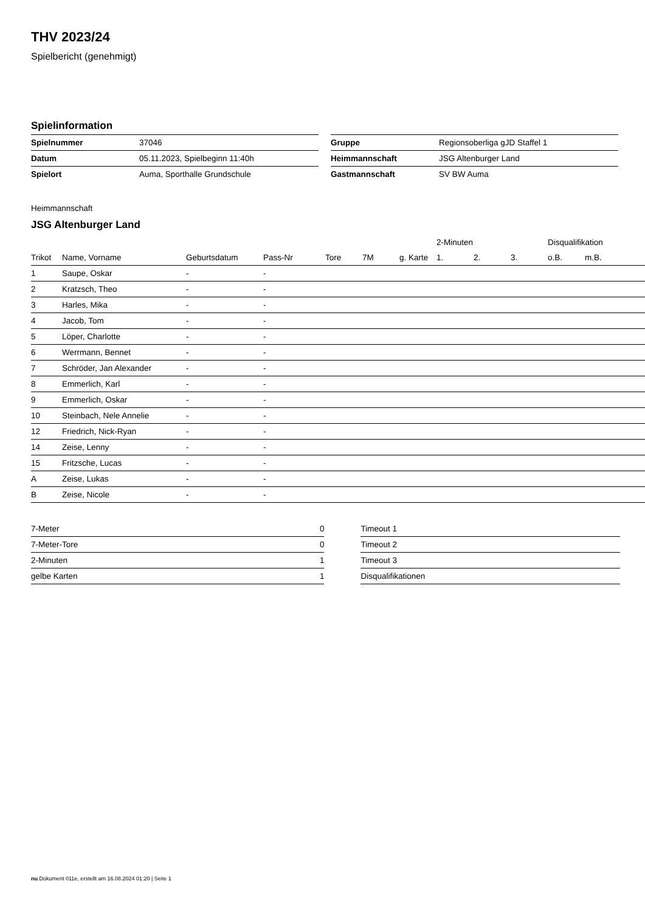THV 2023/24
Spielbericht (genehmigt)
Spielinformation
| Spielnummer | 37046 |
| Datum | 05.11.2023, Spielbeginn 11:40h |
| Spielort | Auma, Sporthalle Grundschule |
| Gruppe | Regionsoberliga gJD Staffel 1 |
| Heimmannschaft | JSG Altenburger Land |
| Gastmannschaft | SV BW Auma |
Heimmannschaft
JSG Altenburger Land
| | | | | | | | 2-Minuten | | | Disqualifikation | |
| --- | --- | --- | --- | --- | --- | --- | --- | --- | --- | --- | --- |
| Trikot | Name, Vorname | Geburtsdatum | Pass-Nr | Tore | 7M | g. Karte | 1. | 2. | 3. | o.B. | m.B. |
| 1 | Saupe, Oskar | - | - | | | | | | | | |
| 2 | Kratzsch, Theo | - | - | | | | | | | | |
| 3 | Harles, Mika | - | - | | | | | | | | |
| 4 | Jacob, Tom | - | - | | | | | | | | |
| 5 | Löper, Charlotte | - | - | | | | | | | | |
| 6 | Werrmann, Bennet | - | - | | | | | | | | |
| 7 | Schröder, Jan Alexander | - | - | | | | | | | | |
| 8 | Emmerlich, Karl | - | - | | | | | | | | |
| 9 | Emmerlich, Oskar | - | - | | | | | | | | |
| 10 | Steinbach, Nele Annelie | - | - | | | | | | | | |
| 12 | Friedrich, Nick-Ryan | - | - | | | | | | | | |
| 14 | Zeise, Lenny | - | - | | | | | | | | |
| 15 | Fritzsche, Lucas | - | - | | | | | | | | |
| A | Zeise, Lukas | - | - | | | | | | | | |
| B | Zeise, Nicole | - | - | | | | | | | | |
| 7-Meter | 0 |
| 7-Meter-Tore | 0 |
| 2-Minuten | 1 |
| gelbe Karten | 1 |
| Timeout 1 |
| Timeout 2 |
| Timeout 3 |
| Disqualifikationen |
nu.Dokument 011e, erstellt am 16.08.2024 01:20 | Seite 1